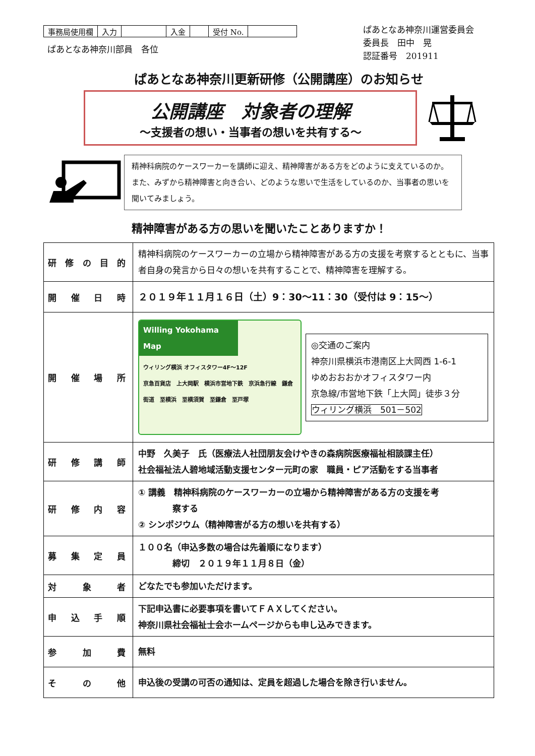| 事務局使用欄 | 入力 | | 入金 | | 受付 No. | |
ぱあとなあ神奈川運営委員会
委員長　田中　晃
認証番号　201911
ぱあとなあ神奈川部員　各位
ぱあとなあ神奈川更新研修（公開講座）のお知らせ
公開講座　対象者の理解
～支援者の想い・当事者の想いを共有する～
精神科病院のケースワーカーを講師に迎え、精神障害がある方をどのように支えているのか。また、みずから精神障害と向き合い、どのような思いで生活をしているのか、当事者の思いを聞いてみましょう。
精神障害がある方の思いを聞いたことありますか！
| 研修の目的 | 精神科病院のケースワーカーの立場から精神障害がある方の支援を考察するとともに、当事者自身の発言から日々の想いを共有することで、精神障害を理解する。 |
| 開催日時 | ２０１９年１１月１６日（土）9：30～11：30（受付は 9：15～） |
| 開催場所 | Willing Yokohama Map ウィリング横浜 オフィスタワー4F～12F 京急百貨店 上大岡駅 横浜市営地下鉄 京浜急行線 鎌倉街道 至横浜 至横須賀 至鎌倉 至戸塚 ◎交通のご案内 神奈川県横浜市港南区上大岡西 1-6-1 ゆめおおおかオフィスタワー内 京急線/市営地下鉄「上大岡」徒歩３分 ウィリング横浜 501－502 |
| 研修講師 | 中野 久美子 氏（医療法人社団朋友会けやきの森病院医療福祉相談課主任） 社会福祉法人碧地域活動支援センター元町の家 職員・ピア活動をする当事者 |
| 研修内容 | ① 講義 精神科病院のケースワーカーの立場から精神障害がある方の支援を考 察する ② シンポジウム（精神障害がる方の想いを共有する） |
| 募集定員 | １００名（申込多数の場合は先着順になります） 締切 ２０１９年１１月８日（金） |
| 対象者 | どなたでも参加いただけます。 |
| 申込手順 | 下記申込書に必要事項を書いてＦＡＸしてください。 神奈川県社会福祉士会ホームページからも申し込みできます。 |
| 参加費 | 無料 |
| その他 | 申込後の受講の可否の通知は、定員を超過した場合を除き行いません。 |